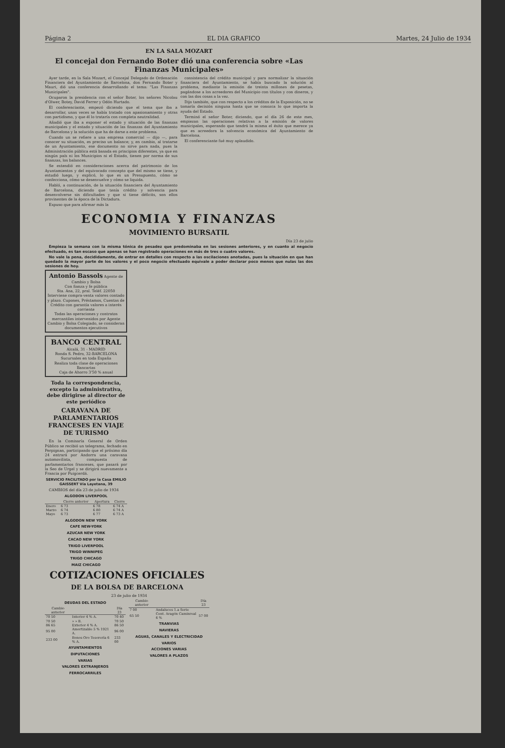Página 2 EL DIA GRAFICO Martes, 24 Julio de 1934
EN LA SALA MOZART
El concejal don Fernando Boter dió una conferencia sobre «Las Finanzas Municipales»
Ayer tarde, en la Sala Mozart, el Concejal Delegado de Ordenación Financiera del Ayuntamiento de Barcelona, don Fernando Boter y Mauri, dió una conferencia desarrollando el tema: "Las Finanzas Municipales".
Ocuparon la presidencia con el señor Boter, los señores Nicolau d'Olwer, Botey, David Ferrer y Odón Hurtado.
El conferenciante, empezó diciendo que el tema que iba a desarrollar, unas veces se había tratado con apasionamiento y otras con partidismo, y que él lo trataría con completa neutralidad.
Añadió que iba a exponer el estado y situación de las finanzas municipales y el estado y situación de las finanzas del Ayuntamiento de Barcelona y la solución que ha de darse a este problema.
Cuando un se refiere a una empresa comercial — dijo —, para conocer su situación, es preciso un balance; y, en cambio, al tratarse de un Ayuntamiento, ese documento no sirve para nada, pues la Administración pública está basada en principios diferentes, ya que en ningún país ni los Municipios ni el Estado, tienen por norma de sus finanzas, los balances.
Se extendió en consideraciones acerca del patrimonio de los Ayuntamientos y del equivocado concepto que del mismo se tiene, y estudió luego, y explicó, lo que es un Presupuesto, cómo se confecciona, cómo se desenvuelve y cómo se liquida.
Habló, a continuación, de la situación financiera del Ayuntamiento de Barcelona, diciendo que tenía crédito y solvencia para desenvolverse sin dificultades y que si tiene déficits, son ellos provinentes de la época de la Dictadura.
Expuso que para afirmar más la
consistencia del crédito municipal y para normalizar la situación financiera del Ayuntamiento, se había buscado la solución al problema, mediante la emisión de treinta millones de pesetas, pagándose a los acreedores del Municipio con títulos y con dineros, y con las dos cosas a la vez.
Dijo también, que con respecto a los créditos de la Exposición, no se tomaría decisión ninguna hasta que se conozca lo que importa la ayuda del Estado.
Terminó el señor Boter, diciendo, que el día 26 de este mes, empiezan las operaciones relativas a la emisión de valores municipales, esperando que tendrá la misma el éxito que merece ya que es acreedora la solvencia económica del Ayuntamiento de Barcelona.
El conferenciante fué muy aplaudido.
ECONOMIA Y FINANZAS
MOVIMIENTO BURSATIL
Día 23 de julio
Empieza la semana con la misma tónica de pesadez que predominaba en las sesiones anteriores, y en cuanto al negocio efectuado, es tan escaso que apenas se han registrado operaciones en más de tres o cuatro valores.
No vale la pena, decididamente, de entrar en detalles con respecto a las oscilaciones anotadas, pues la situación en que han quedado la mayor parte de los valores y el poco negocio efectuado equivale a poder declarar poco menos que nulas las dos sesiones de hoy.
Antonio Bassols Agente de Cambio y Bolsa
Con fianza y fe pública
Sta. Ana, 22, pral. Teléf. 22050
Interviene compra-venta valores contado y plazo. Cupones, Préstamos, Cuentas de Crédito con garantía valores a interés corriente
Todas las operaciones y contratos mercantiles intervenidos por Agente Cambio y Bolsa Colegiado, se consideran documentos ejecutivos
BANCO CENTRAL
Alcalá, 31 - MADRID
Ronda S. Pedro, 32-BARCELONA
Sucursales en toda España
Realiza toda clase de operaciones Bancarias
Caja de Ahorro 3'50 % anual
Toda la correspondencia, excepto la administrativa, debe dirigirse al director de este periódico
CARAVANA DE PARLAMENTARIOS FRANCESES EN VIAJE DE TURISMO
En la Comisaría General de Orden Público se recibió un telegrama, fechado en Perpignan, participando que el próximo día 24 entrará por Andorra una caravana automovilista, compuesta de parlamentarios franceses, que pasará por la Seo de Urgel y se dirigirá nuevamente a Francia por Puigcerdá.
SERVICIO FACILITADO por la Casa EMILIO GAISSERT Vía Layetana, 39
CAMBIOS del día 23 de julio de 1934
ALGODON LIVERPOOL
| | Cierre anterior | Apertura | Cierre |
| --- | --- | --- | --- |
| Enero | 6 73 | 6 78 | 6 74 A |
| Marzo | 6 74 | 6 80 | 6 74 A |
| Mayo | 6 73 | 6 77 | 6 73 A |
ALGODON NEW YORK
CAFE NEW-YORK
AZUCAR NEW YORK
CACAO NEW YORK
TRIGO LIVERPOOL
TRIGO WINNIPEG
TRIGO CHICAGO
MAIZ CHICAGO
COTIZACIONES OFICIALES
DE LA BOLSA DE BARCELONA
23 de julio de 1934
DEUDAS DEL ESTADO
| Cambio anterior | | Día 23 |
| --- | --- | --- |
| 70 50 | Interior 4 % A. | 70 40 |
| 70 50 | » » B. | 70 50 |
| 86 65 | Exterior 4 % A. | 86 50 |
| 95 00 | Amortizable 5 % 1921 A. | 96 00 |
| 233 00 | Bonos Oro Tesorería 6 % A. | 233 00 |
AYUNTAMIENTOS
DIPUTACIONES
VARIAS
VALORES EXTRANJEROS
FERROCARRILES
| Cambio anterior | | Día 23 |
| --- | --- | --- |
| 7 00 | Andaluces 1.a Serie | |
| 65 50 | Cent. Aragón Caminreal 6 % | 57 00 |
TRANVIAS
NAVIERAS
AGUAS, CANALES Y ELECTRICIDAD
VARIOS
ACCIONES VARIAS
VALORES A PLAZOS